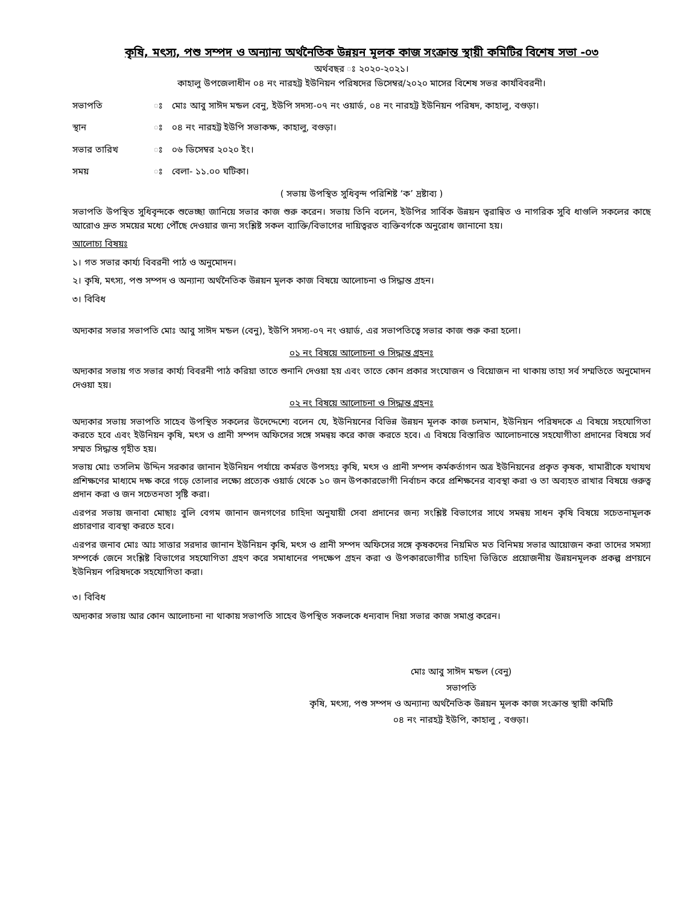কৃষি, মৎস্য, পশু সম্পদ ও অন্যান্য অর্থনৈতিক উন্নয়ন মূলক কাজ সংক্রান্ত স্থায়ী কমিটির বিশেষ সভা -০৩
অর্থবছর ঃ ২০২০-২০২১।
কাহালু উপজেলাধীন ০৪ নং নারহট্ট ইউনিয়ন পরিষদের ডিসেম্বর/২০২০ মাসের বিশেষ সভর কার্যবিবরনী।
সভাপতি ঃ মোঃ আবু সাঈদ মন্ডল বেনু, ইউপি সদস্য-০৭ নং ওয়ার্ড, ০৪ নং নারহট্ট ইউনিয়ন পরিষদ, কাহালু, বগুড়া।
স্থান ঃ ০৪ নং নারহট্ট ইউপি সভাকক্ষ, কাহালু, বগুড়া।
সভার তারিখ ঃ ০৬ ডিসেম্বর ২০২০ ইং।
সময় ঃ বেলা- ১১.০০ ঘটিকা।
( সভায় উপস্থিত সুধিবৃন্দ পরিশিষ্ট ‘ক’ দ্রষ্টাব্য )
সভাপতি উপস্থিত সুধিবৃন্দকে শুভেচ্ছা জানিয়ে সভার কাজ শুরু করেন। সভায় তিনি বলেন, ইউপির সার্বিক উন্নয়ন ত্বরান্বিত ও নাগরিক সুবি ধাগুলি সকলের কাছে আরোও দ্রুত সময়ের মধ্যে পৌঁছে দেওয়ার জন্য সংশ্লিষ্ট সকল ব্যাক্তি/বিভাগের দায়িত্বরত ব্যক্তিবর্গকে অনুরোধ জানানো হয়।
আলোচ্য বিষয়ঃ
১। গত সভার কার্য্য বিবরনী পাঠ ও অনুমোদন।
২। কৃষি, মৎস্য, পশু সম্পদ ও অন্যান্য অর্থনৈতিক উন্নয়ন মূলক কাজ বিষয়ে আলোচনা ও সিদ্ধান্ত গ্রহন।
৩। বিবিধ
অদ্যকার সভার সভাপতি মোঃ আবু সাঈদ মন্ডল (বেনু), ইউপি সদস্য-০৭ নং ওয়ার্ড, এর সভাপতিত্বে সভার কাজ শুরু করা হলো।
০১ নং বিষয়ে আলোচনা ও সিদ্ধান্ত গ্রহনঃ
অদ্যকার সভায় গত সভার কার্য্য বিবরনী পাঠ করিয়া তাতে শুনানি দেওয়া হয় এবং তাতে কোন প্রকার সংযোজন ও বিয়োজন না থাকায় তাহা সর্ব সম্মতিতে অনুমোদন দেওয়া হয়।
০২ নং বিষয়ে আলোচনা ও সিদ্ধান্ত গ্রহনঃ
অদ্যকার সভায় সভাপতি সাহেব উপস্থিত সকলের উদেদ্দেশ্যে বলেন যে, ইউনিয়নের বিভিন্ন উন্নয়ন মূলক কাজ চলমান, ইউনিয়ন পরিষদকে এ বিষয়ে সহযোগিতা করতে হবে এবং ইউনিয়ন কৃষি, মৎস ও প্রানী সম্পদ অফিসের সঙ্গে সমন্বয় করে কাজ করতে হবে। এ বিষয়ে বিস্তারিত আলোচনান্তে সহযোগীতা প্রদানের বিষয়ে সর্ব সম্মত সিদ্ধান্ত গৃহীত হয়।
সভায় মোঃ তসলিম উদ্দিন সরকার জানান ইউনিয়ন পর্যায়ে কর্মরত উপসহঃ কৃষি, মৎস ও প্রানী সম্পদ কর্মকর্তাগন অত্র ইউনিয়নের প্রকৃত কৃষক, খামারীকে যথাযথ প্রশিক্ষণের মাধ্যমে দক্ষ করে গড়ে তোলার লক্ষ্যে প্রত্যেক ওয়ার্ড থেকে ১০ জন উপকারভোগী নির্বাচন করে প্রশিক্ষনের ব্যবস্থা করা ও তা অব্যহত রাখার বিষয়ে গুরুত্ব প্রদান করা ও জন সচেতনতা সৃষ্টি করা।
এরপর সভায় জনাবা মোছাঃ বুলি বেগম জানান জনগণের চাহিদা অনুযায়ী সেবা প্রদানের জন্য সংশ্লিষ্ট বিভাগের সাথে সমন্বয় সাধন কৃষি বিষয়ে সচেতনামূলক প্রচারণার ব্যবস্থা করতে হবে।
এরপর জনাব মোঃ আঃ সাত্তার সরদার জানান ইউনিয়ন কৃষি, মৎস ও প্রানী সম্পদ অফিসের সঙ্গে কৃষকদের নিয়মিত মত বিনিময় সভার আয়োজন করা তাদের সমস্যা সম্পর্কে জেনে সংশ্লিষ্ট বিভাগের সহযোগিতা গ্রহণ করে সমাধানের পদক্ষেপ গ্রহন করা ও উপকারভোগীর চাহিদা ভিত্তিতে প্রয়োজনীয় উন্নয়নমূলক প্রকল্প প্রণয়নে ইউনিয়ন পরিষদকে সহযোগিতা করা।
৩। বিবিধ
অদ্যকার সভায় আর কোন আলোচনা না থাকায় সভাপতি সাহেব উপস্থিত সকলকে ধন্যবাদ দিয়া সভার কাজ সমাপ্ত করেন।
মোঃ আবু সাঈদ মন্ডল (বেনু)
সভাপতি
কৃষি, মৎস্য, পশু সম্পদ ও অন্যান্য অর্থনৈতিক উন্নয়ন মূলক কাজ সংক্রান্ত স্থায়ী কমিটি
০৪ নং নারহট্ট ইউপি, কাহালু , বগুড়া।